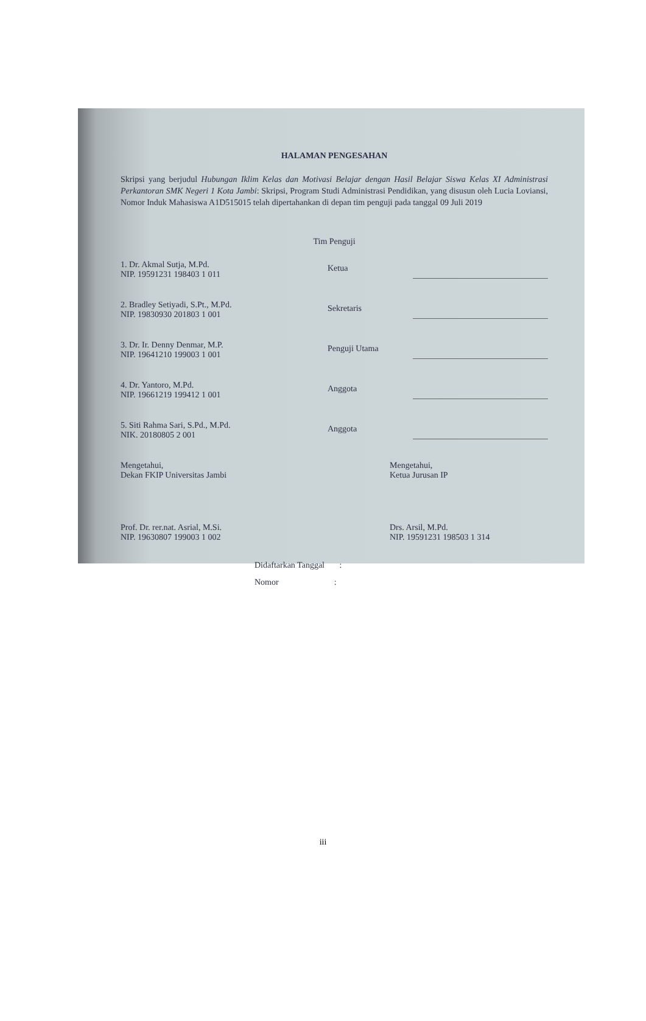HALAMAN PENGESAHAN
Skripsi yang berjudul Hubungan Iklim Kelas dan Motivasi Belajar dengan Hasil Belajar Siswa Kelas XI Administrasi Perkantoran SMK Negeri 1 Kota Jambi: Skripsi, Program Studi Administrasi Pendidikan, yang disusun oleh Lucia Loviansi, Nomor Induk Mahasiswa A1D515015 telah dipertahankan di depan tim penguji pada tanggal 09 Juli 2019
Tim Penguji
1. Dr. Akmal Sutja, M.Pd.
NIP. 19591231 198403 1 011
Ketua
2. Bradley Setiyadi, S.Pt., M.Pd.
NIP. 19830930 201803 1 001
Sekretaris
3. Dr. Ir. Denny Denmar, M.P.
NIP. 19641210 199003 1 001
Penguji Utama
4. Dr. Yantoro, M.Pd.
NIP. 19661219 199412 1 001
Anggota
5. Siti Rahma Sari, S.Pd., M.Pd.
NIK. 20180805 2 001
Anggota
Mengetahui,
Dekan FKIP Universitas Jambi
Prof. Dr. rer.nat. Asrial, M.Si.
NIP. 19630807 199003 1 002
Mengetahui,
Ketua Jurusan IP
Drs. Arsil, M.Pd.
NIP. 19591231 198503 1 314
Didaftarkan Tanggal :
Nomor :
iii